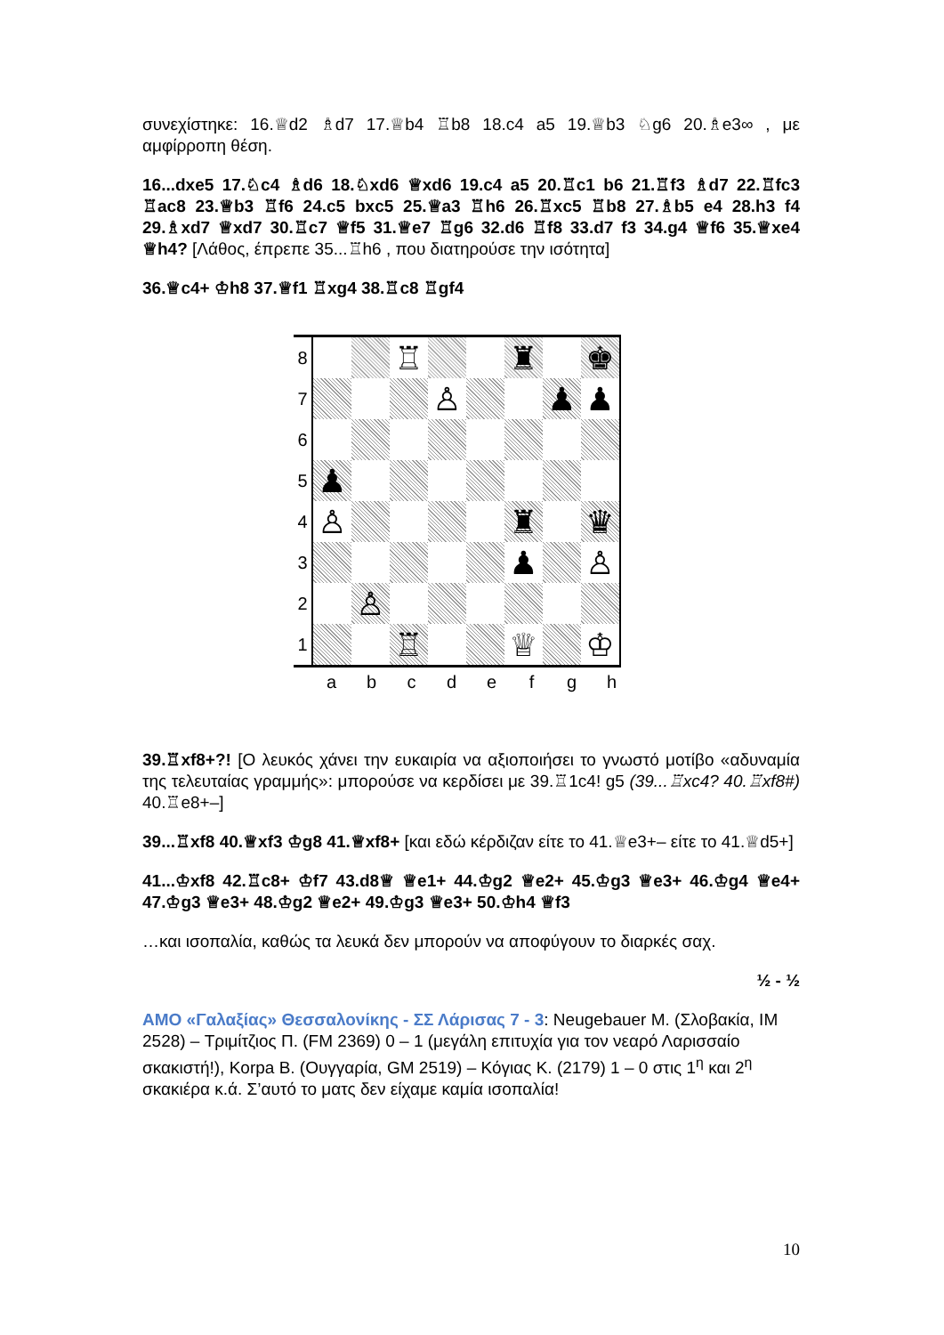συνεχίστηκε: 16.♕d2 ♗d7 17.♕b4 ♖b8 18.c4 a5 19.♕b3 ♘g6 20.♗e3∞ , με αμφίρροπη θέση.
16...dxe5 17.♘c4 ♗d6 18.♘xd6 ♕xd6 19.c4 a5 20.♖c1 b6 21.♖f3 ♗d7 22.♖fc3 ♖ac8 23.♕b3 ♖f6 24.c5 bxc5 25.♕a3 ♖h6 26.♖xc5 ♖b8 27.♗b5 e4 28.h3 f4 29.♗xd7 ♕xd7 30.♖c7 ♕f5 31.♕e7 ♖g6 32.d6 ♖f8 33.d7 f3 34.g4 ♕f6 35.♕xe4 ♕h4? [Λάθος, έπρεπε 35...♖h6 , που διατηρούσε την ισότητα]
36.♕c4+ ♔h8 37.♕f1 ♖xg4 38.♖c8 ♖gf4
| 8 | | | ♖ | | | ♜ | | ♚ |
| 7 | | | | ♙ | | | ♟ | ♟ |
| 6 | | | | | | | | |
| 5 | ♟ | | | | | | | |
| 4 | ♙ | | | | | ♜ | | ♛ |
| 3 | | | | | | ♟ | | ♙ |
| 2 | | ♙ | | | | | | |
| 1 | | | ♖ | | | ♕ | | ♔ |
| a | b | c | d | e | f | g | h |
39.♖xf8+?! [Ο λευκός χάνει την ευκαιρία να αξιοποιήσει το γνωστό μοτίβο «αδυναμία της τελευταίας γραμμής»: μπορούσε να κερδίσει με 39.♖1c4! g5 (39...♖xc4? 40.♖xf8#) 40.♖e8+–]
39...♖xf8 40.♕xf3 ♔g8 41.♕xf8+ [και εδώ κέρδιζαν είτε το 41.♕e3+– είτε το 41.♕d5+]
41...♔xf8 42.♖c8+ ♔f7 43.d8♕ ♕e1+ 44.♔g2 ♕e2+ 45.♔g3 ♕e3+ 46.♔g4 ♕e4+ 47.♔g3 ♕e3+ 48.♔g2 ♕e2+ 49.♔g3 ♕e3+ 50.♔h4 ♕f3
…και ισοπαλία, καθώς τα λευκά δεν μπορούν να αποφύγουν το διαρκές σαχ.
½ - ½
ΑΜΟ «Γαλαξίας» Θεσσαλονίκης - ΣΣ Λάρισας 7 - 3: Neugebauer M. (Σλοβακία, IM 2528) – Τριμίτζιος Π. (FM 2369) 0 – 1 (μεγάλη επιτυχία για τον νεαρό Λαρισσαίο σκακιστή!), Korpa B. (Ουγγαρία, GM 2519) – Κόγιας Κ. (2179) 1 – 0 στις 1<sup>η</sup> και 2<sup>η</sup> σκακιέρα κ.ά. Σ’αυτό το ματς δεν είχαμε καμία ισοπαλία!
10